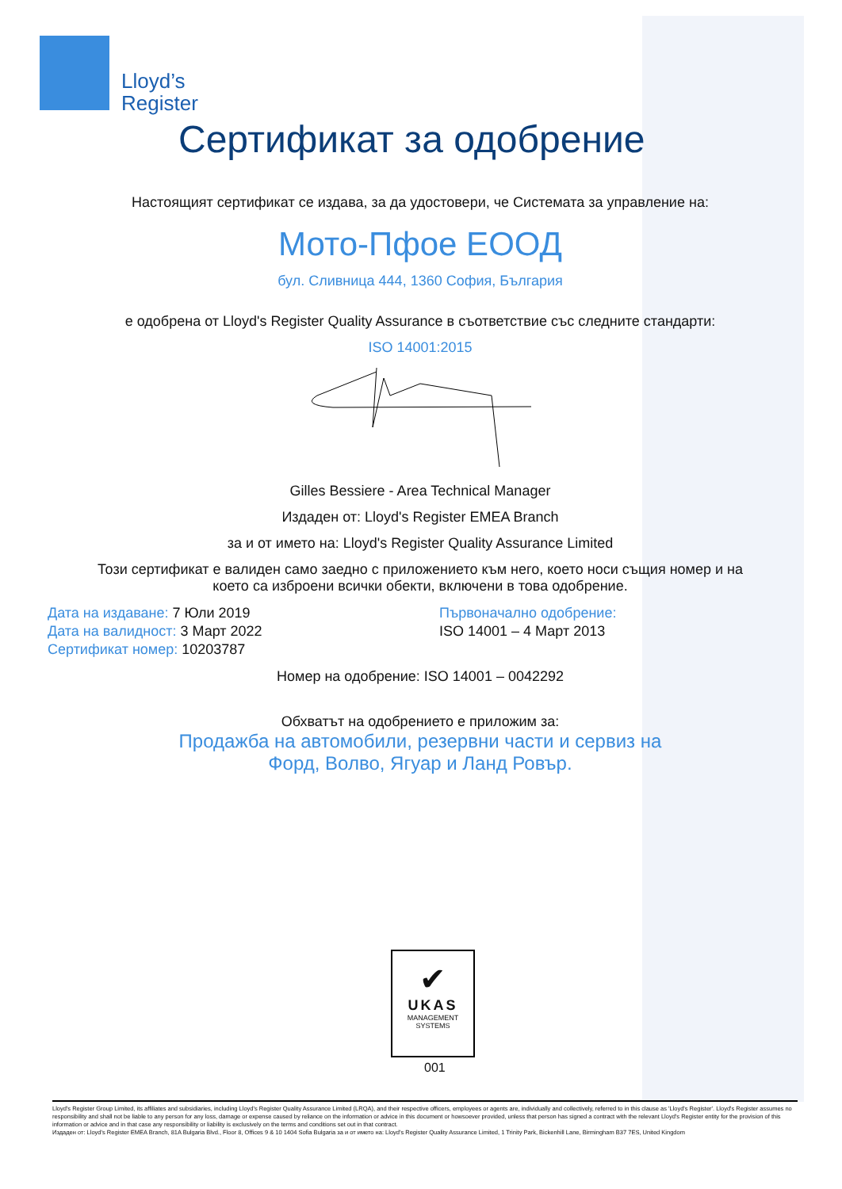Lloyd’s
Register
Сертификат за одобрение
Настоящият сертификат се издава, за да удостовери, че Системата за управление на:
Мото-Пфое ЕООД
бул. Сливница 444, 1360 София, България
е одобрена от Lloyd's Register Quality Assurance в съответствие със следните стандарти:
ISO 14001:2015
Gilles Bessiere - Area Technical Manager
Издаден от: Lloyd's Register EMEA Branch
за и от името на: Lloyd's Register Quality Assurance Limited
Този сертификат е валиден само заедно с приложението към него, което носи същия номер и на
което са изброени всички обекти, включени в това одобрение.
Дата на издаване: 7 Юли 2019
Дата на валидност: 3 Март 2022
Сертификат номер: 10203787
Първоначално одобрение:
ISO 14001 – 4 Март 2013
Номер на одобрение: ISO 14001 – 0042292
Обхватът на одобрението е приложим за:
Продажба на автомобили, резервни части и сервиз на
Форд, Волво, Ягуар и Ланд Ровър.
✔
UKAS
MANAGEMENT
SYSTEMS
001
Lloyd's Register Group Limited, its affiliates and subsidiaries, including Lloyd's Register Quality Assurance Limited (LRQA), and their respective officers, employees or agents are, individually and collectively, referred to in this clause as 'Lloyd's Register'. Lloyd's Register assumes no responsibility and shall not be liable to any person for any loss, damage or expense caused by reliance on the information or advice in this document or howsoever provided, unless that person has signed a contract with the relevant Lloyd's Register entity for the provision of this information or advice and in that case any responsibility or liability is exclusively on the terms and conditions set out in that contract.
Издаден от: Lloyd's Register EMEA Branch, 81A Bulgaria Blvd., Floor 8, Offices 9 & 10 1404 Sofia Bulgaria за и от името на: Lloyd's Register Quality Assurance Limited, 1 Trinity Park, Bickenhill Lane, Birmingham B37 7ES, United Kingdom